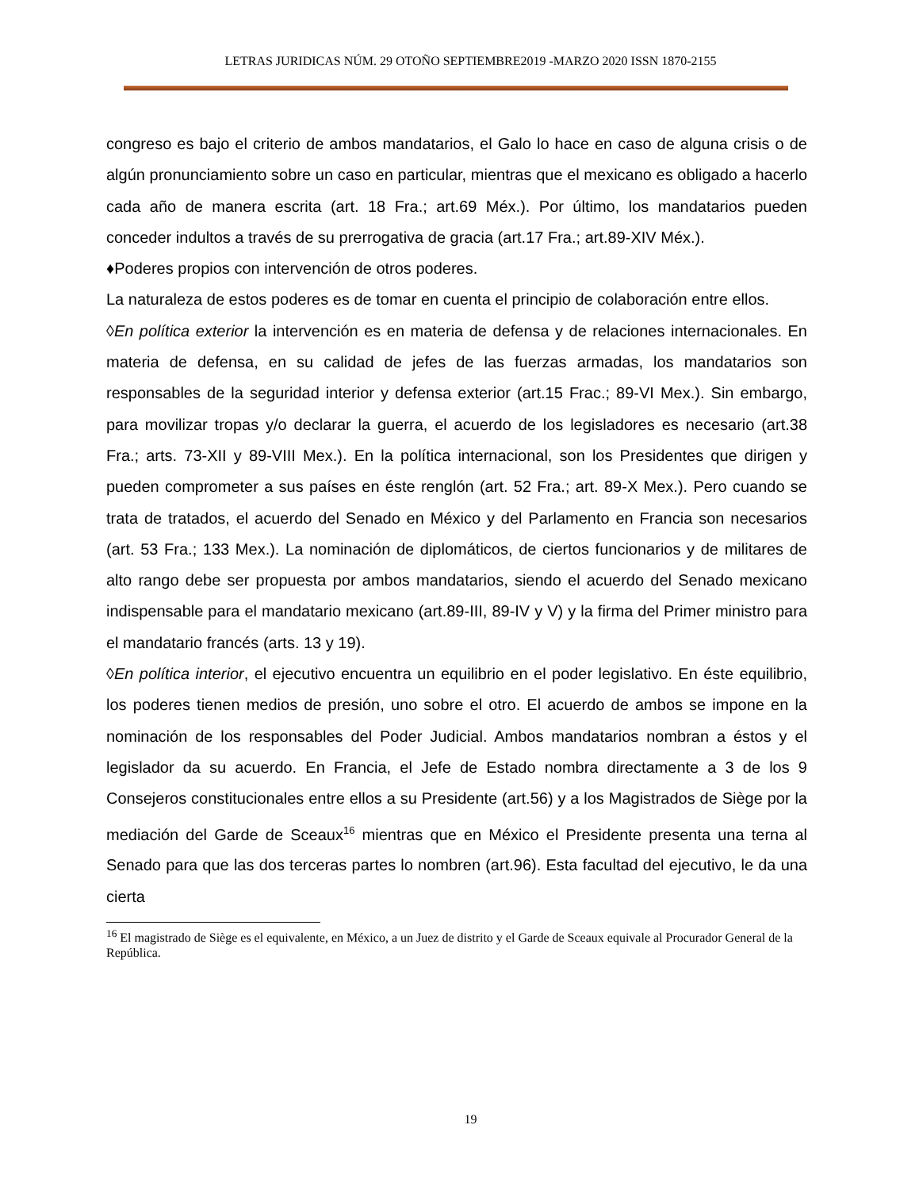LETRAS JURIDICAS NÚM. 29 OTOÑO SEPTIEMBRE2019 -MARZO 2020 ISSN 1870-2155
congreso es bajo el criterio de ambos mandatarios, el Galo lo hace en caso de alguna crisis o de algún pronunciamiento sobre un caso en particular, mientras que el mexicano es obligado a hacerlo cada año de manera escrita (art. 18 Fra.; art.69 Méx.). Por último, los mandatarios pueden conceder indultos a través de su prerrogativa de gracia (art.17 Fra.; art.89-XIV Méx.).
♦Poderes propios con intervención de otros poderes.
La naturaleza de estos poderes es de tomar en cuenta el principio de colaboración entre ellos.
◊En política exterior la intervención es en materia de defensa y de relaciones internacionales. En materia de defensa, en su calidad de jefes de las fuerzas armadas, los mandatarios son responsables de la seguridad interior y defensa exterior (art.15 Frac.; 89-VI Mex.). Sin embargo, para movilizar tropas y/o declarar la guerra, el acuerdo de los legisladores es necesario (art.38 Fra.; arts. 73-XII y 89-VIII Mex.). En la política internacional, son los Presidentes que dirigen y pueden comprometer a sus países en éste renglón (art. 52 Fra.; art. 89-X Mex.). Pero cuando se trata de tratados, el acuerdo del Senado en México y del Parlamento en Francia son necesarios (art. 53 Fra.; 133 Mex.). La nominación de diplomáticos, de ciertos funcionarios y de militares de alto rango debe ser propuesta por ambos mandatarios, siendo el acuerdo del Senado mexicano indispensable para el mandatario mexicano (art.89-III, 89-IV y V) y la firma del Primer ministro para el mandatario francés (arts. 13 y 19).
◊En política interior, el ejecutivo encuentra un equilibrio en el poder legislativo. En éste equilibrio, los poderes tienen medios de presión, uno sobre el otro. El acuerdo de ambos se impone en la nominación de los responsables del Poder Judicial. Ambos mandatarios nombran a éstos y el legislador da su acuerdo. En Francia, el Jefe de Estado nombra directamente a 3 de los 9 Consejeros constitucionales entre ellos a su Presidente (art.56) y a los Magistrados de Siège por la mediación del Garde de Sceaux<sup>16</sup> mientras que en México el Presidente presenta una terna al Senado para que las dos terceras partes lo nombren (art.96). Esta facultad del ejecutivo, le da una cierta
<sup>16</sup> El magistrado de Siège es el equivalente, en México, a un Juez de distrito y el Garde de Sceaux equivale al Procurador General de la República.
19